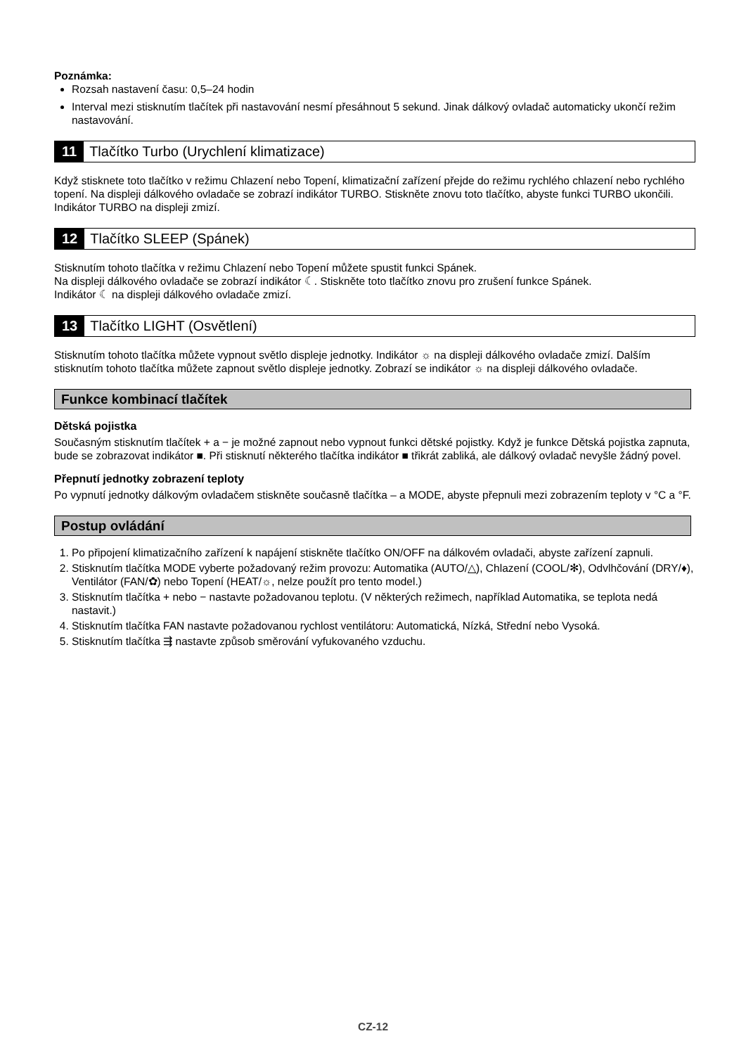Poznámka:
Rozsah nastavení času: 0,5–24 hodin
Interval mezi stisknutím tlačítek při nastavování nesmí přesáhnout 5 sekund. Jinak dálkový ovladač automaticky ukončí režim nastavování.
11 Tlačítko Turbo (Urychlení klimatizace)
Když stisknete toto tlačítko v režimu Chlazení nebo Topení, klimatizační zařízení přejde do režimu rychlého chlazení nebo rychlého topení. Na displeji dálkového ovladače se zobrazí indikátor TURBO. Stiskněte znovu toto tlačítko, abyste funkci TURBO ukončili. Indikátor TURBO na displeji zmizí.
12 Tlačítko SLEEP (Spánek)
Stisknutím tohoto tlačítka v režimu Chlazení nebo Topení můžete spustit funkci Spánek.
Na displeji dálkového ovladače se zobrazí indikátor ☾. Stiskněte toto tlačítko znovu pro zrušení funkce Spánek.
Indikátor ☾ na displeji dálkového ovladače zmizí.
13 Tlačítko LIGHT (Osvětlení)
Stisknutím tohoto tlačítka můžete vypnout světlo displeje jednotky. Indikátor ☼ na displeji dálkového ovladače zmizí. Dalším stisknutím tohoto tlačítka můžete zapnout světlo displeje jednotky. Zobrazí se indikátor ☼ na displeji dálkového ovladače.
Funkce kombinací tlačítek
Dětská pojistka
Současným stisknutím tlačítek + a − je možné zapnout nebo vypnout funkci dětské pojistky. Když je funkce Dětská pojistka zapnuta, bude se zobrazovat indikátor ■. Při stisknutí některého tlačítka indikátor ■ třikrát zabliká, ale dálkový ovladač nevyšle žádný povel.
Přepnutí jednotky zobrazení teploty
Po vypnutí jednotky dálkovým ovladačem stiskněte současně tlačítka – a MODE, abyste přepnuli mezi zobrazením teploty v °C a °F.
Postup ovládání
1. Po připojení klimatizačního zařízení k napájení stiskněte tlačítko ON/OFF na dálkovém ovladači, abyste zařízení zapnuli.
2. Stisknutím tlačítka MODE vyberte požadovaný režim provozu: Automatika (AUTO/△), Chlazení (COOL/✻), Odvlhčování (DRY/♦), Ventilátor (FAN/✿) nebo Topení (HEAT/☼, nelze použít pro tento model.)
3. Stisknutím tlačítka + nebo − nastavte požadovanou teplotu. (V některých režimech, například Automatika, se teplota nedá nastavit.)
4. Stisknutím tlačítka FAN nastavte požadovanou rychlost ventilátoru: Automatická, Nízká, Střední nebo Vysoká.
5. Stisknutím tlačítka ⇶ nastavte způsob směrování vyfukovaného vzduchu.
CZ-12